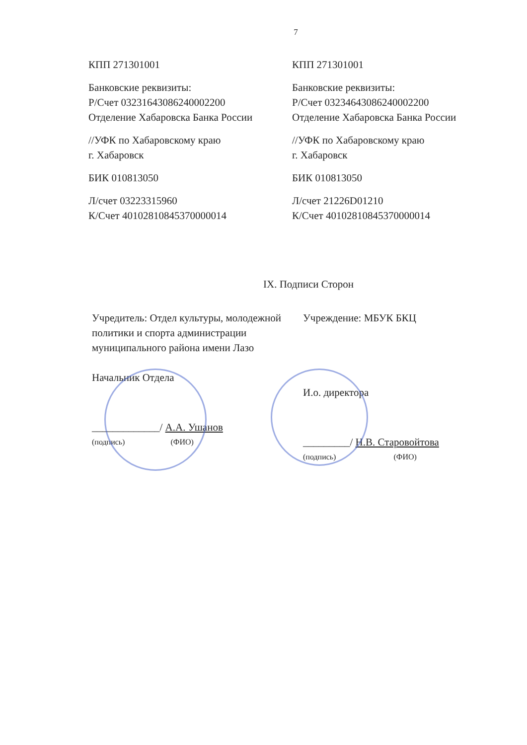7
КПП 271301001
Банковские реквизиты:
Р/Счет 03231643086240002200
Отделение Хабаровска Банка России
//УФК по Хабаровскому краю
г. Хабаровск
БИК 010813050
Л/счет 03223315960
К/Счет 40102810845370000014
КПП 271301001
Банковские реквизиты:
Р/Счет 03234643086240002200
Отделение Хабаровска Банка России
//УФК по Хабаровскому краю
г. Хабаровск
БИК 010813050
Л/счет 21226D01210
К/Счет 40102810845370000014
IX. Подписи Сторон
Учредитель: Отдел культуры, молодежной политики и спорта администрации муниципального района имени Лазо
Начальник Отдела
_____________/ А.А. Ушанов
(подпись) (ФИО)
Учреждение: МБУК БКЦ
И.о. директора
_________/ Н.В. Старовойтова
(подпись) (ФИО)